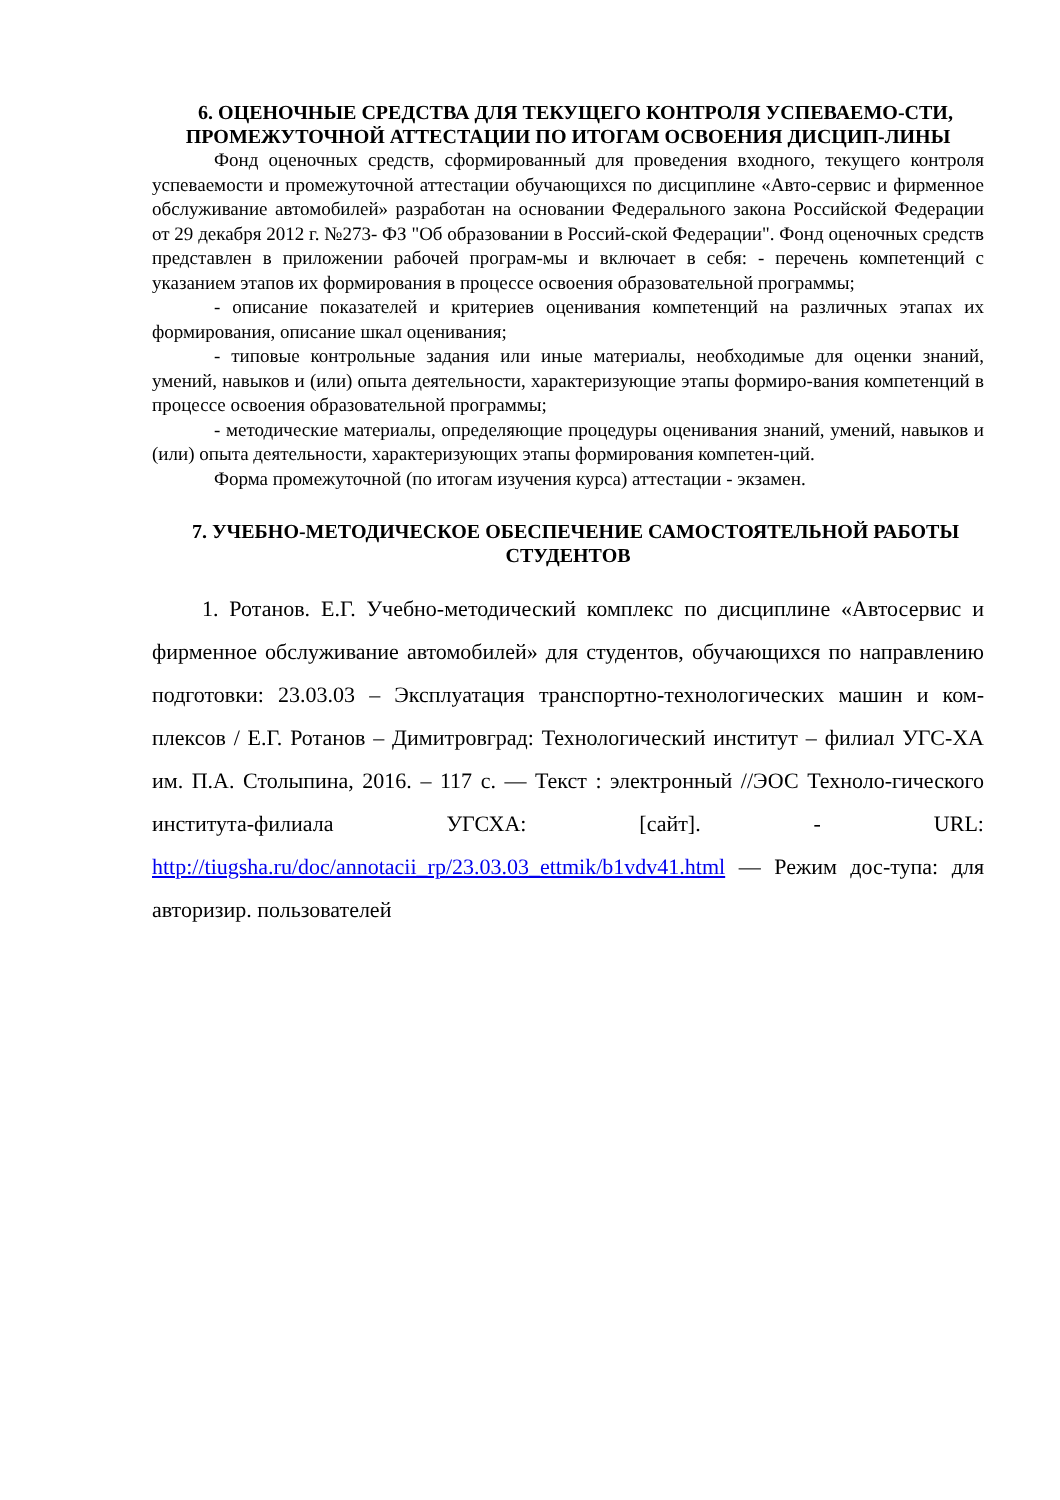6. ОЦЕНОЧНЫЕ СРЕДСТВА ДЛЯ ТЕКУЩЕГО КОНТРОЛЯ УСПЕВАЕМО-СТИ, ПРОМЕЖУТОЧНОЙ АТТЕСТАЦИИ ПО ИТОГАМ ОСВОЕНИЯ ДИСЦИП-ЛИНЫ
Фонд оценочных средств, сформированный для проведения входного, текущего контроля успеваемости и промежуточной аттестации обучающихся по дисциплине «Авто-сервис и фирменное обслуживание автомобилей» разработан на основании Федерального закона Российской Федерации от 29 декабря 2012 г. №273- ФЗ "Об образовании в Россий-ской Федерации". Фонд оценочных средств представлен в приложении рабочей програм-мы и включает в себя: - перечень компетенций с указанием этапов их формирования в процессе освоения образовательной программы;
- описание показателей и критериев оценивания компетенций на различных этапах их формирования, описание шкал оценивания;
- типовые контрольные задания или иные материалы, необходимые для оценки знаний, умений, навыков и (или) опыта деятельности, характеризующие этапы формиро-вания компетенций в процессе освоения образовательной программы;
- методические материалы, определяющие процедуры оценивания знаний, умений, навыков и (или) опыта деятельности, характеризующих этапы формирования компетен-ций.
Форма промежуточной (по итогам изучения курса) аттестации - экзамен.
7. УЧЕБНО-МЕТОДИЧЕСКОЕ ОБЕСПЕЧЕНИЕ САМОСТОЯТЕЛЬНОЙ РАБОТЫ СТУДЕНТОВ
1. Ротанов. Е.Г. Учебно-методический комплекс по дисциплине «Автосервис и фирменное обслуживание автомобилей» для студентов, обучающихся по направлению подготовки: 23.03.03 – Эксплуатация транспортно-технологических машин и ком-плексов / Е.Г. Ротанов – Димитровград: Технологический институт – филиал УГС-ХА им. П.А. Столыпина, 2016. – 117 с. — Текст : электронный //ЭОС Техноло-гического института-филиала УГСХА: [сайт]. - URL: http://tiugsha.ru/doc/annotacii_rp/23.03.03_ettmik/b1vdv41.html — Режим дос-тупа: для авторизир. пользователей